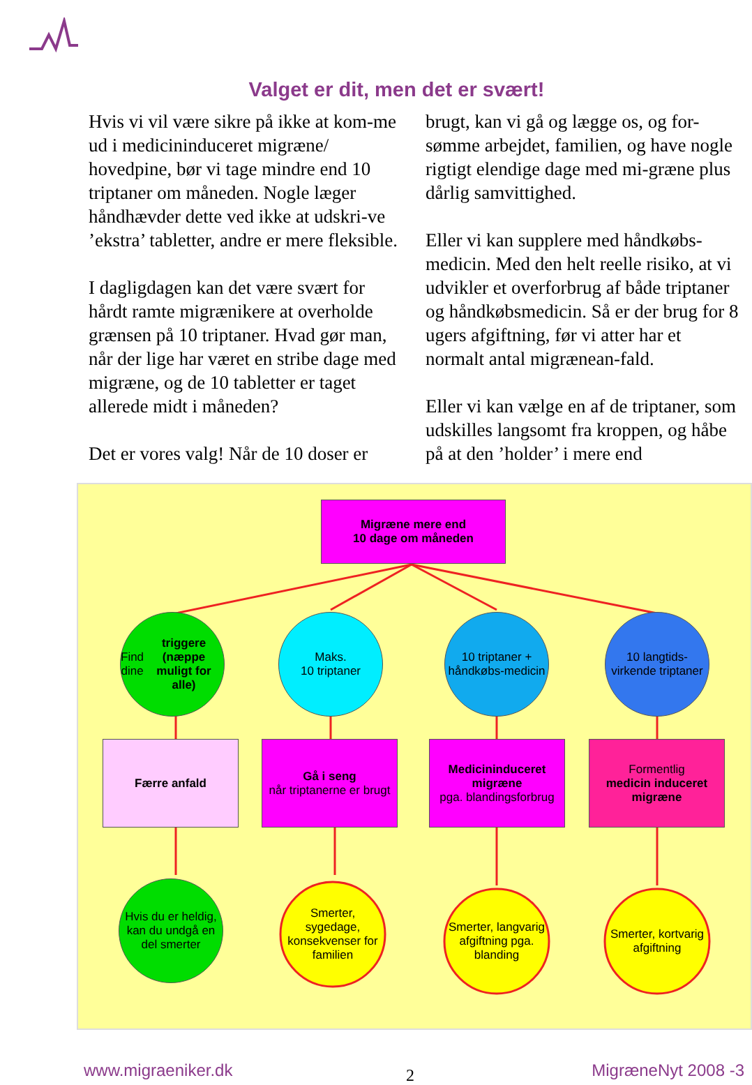Valget er dit, men det er svært!
Hvis vi vil være sikre på ikke at kom-me ud i medicininduceret migræne/ hovedpine, bør vi tage mindre end 10 triptaner om måneden. Nogle læger håndhævder dette ved ikke at udskri-ve ’ekstra’ tabletter, andre er mere fleksible.
I dagligdagen kan det være svært for hårdt ramte migrænikere at overholde grænsen på 10 triptaner. Hvad gør man, når der lige har været en stribe dage med migræne, og de 10 tabletter er taget allerede midt i måneden?
Det er vores valg! Når de 10 doser er
brugt, kan vi gå og lægge os, og for-sømme arbejdet, familien, og have nogle rigtigt elendige dage med mi-græne plus dårlig samvittighed.
Eller vi kan supplere med håndkøbs-medicin. Med den helt reelle risiko, at vi udvikler et overforbrug af både triptaner og håndkøbsmedicin. Så er der brug for 8 ugers afgiftning, før vi atter har et normalt antal migrænean-fald.
Eller vi kan vælge en af de triptaner, som udskilles langsomt fra kroppen, og håbe på at den ’holder’ i mere end
Migræne mere end
10 dage om måneden
Find dine
triggere (næppe muligt for alle)
Maks.
10 triptaner
10 triptaner + håndkøbs-medicin
10 langtids-virkende triptaner
Færre anfald
Gå i seng
når triptanerne er brugt
Medicininduceret migræne
pga. blandingsforbrug
Formentlig
medicin induceret migræne
Hvis du er heldig, kan du undgå en del smerter
Smerter, sygedage, konsekvenser for familien
Smerter, langvarig afgiftning pga. blanding
Smerter, kortvarig afgiftning
www.migraeniker.dk 2 MigræneNyt 2008 -3